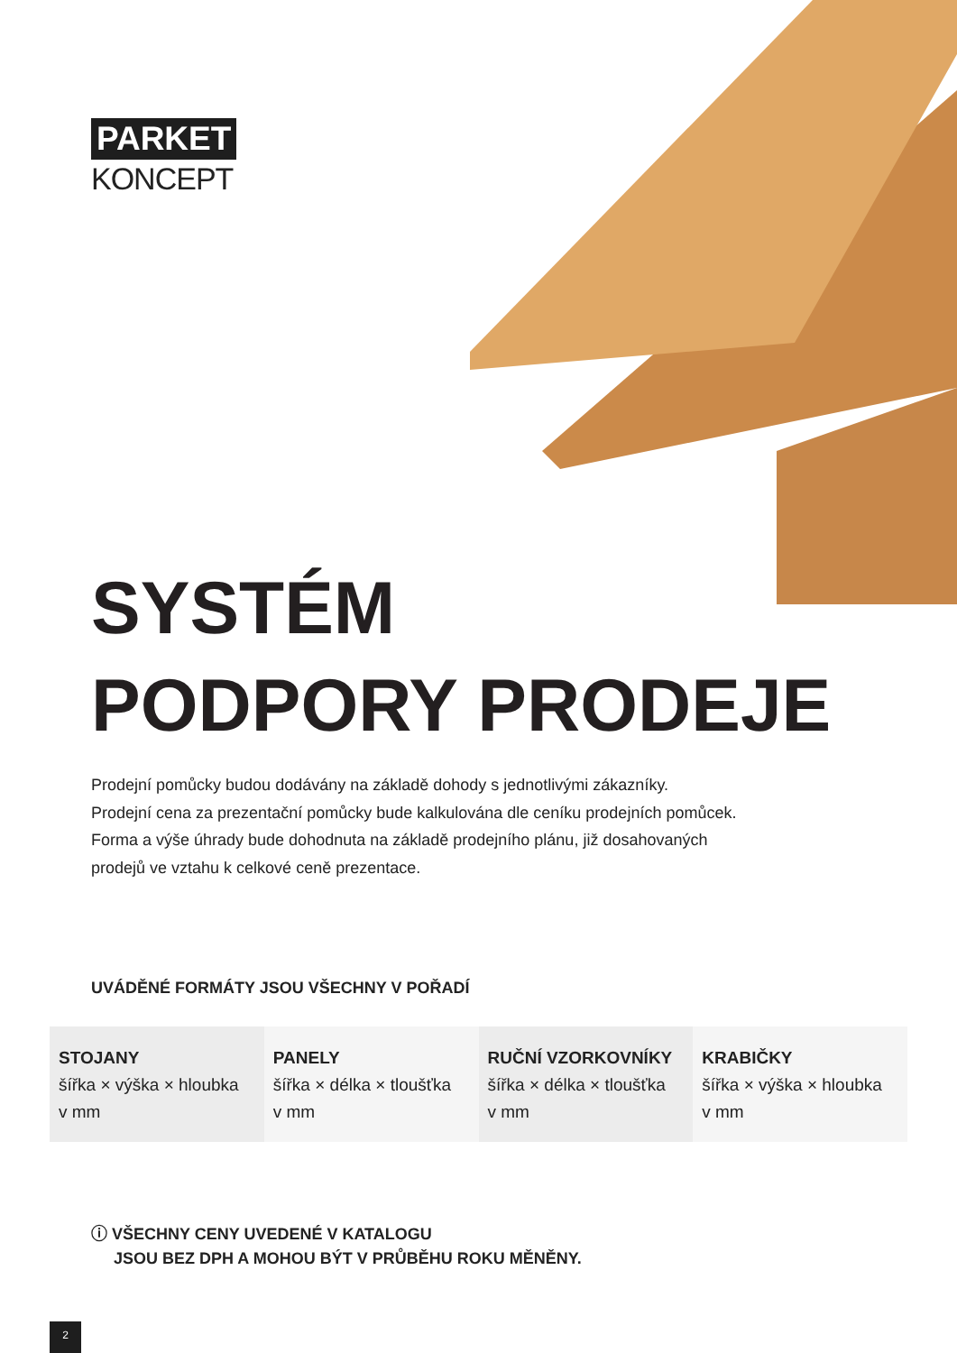PARKET
KONCEPT
SYSTÉM
PODPORY PRODEJE
Prodejní pomůcky budou dodávány na základě dohody s jednotlivými zákazníky.
Prodejní cena za prezentační pomůcky bude kalkulována dle ceníku prodejních pomůcek.
Forma a výše úhrady bude dohodnuta na základě prodejního plánu, již dosahovaných
prodejů ve vztahu k celkové ceně prezentace.
UVÁDĚNÉ FORMÁTY JSOU VŠECHNY V POŘADÍ
| STOJANY šířka × výška × hloubka v mm | PANELY šířka × délka × tloušťka v mm | RUČNÍ VZORKOVNÍKY šířka × délka × tloušťka v mm | KRABIČKY šířka × výška × hloubka v mm |
ⓘ VŠECHNY CENY UVEDENÉ V KATALOGU
JSOU BEZ DPH A MOHOU BÝT V PRŮBĚHU ROKU MĚNĚNY.
2